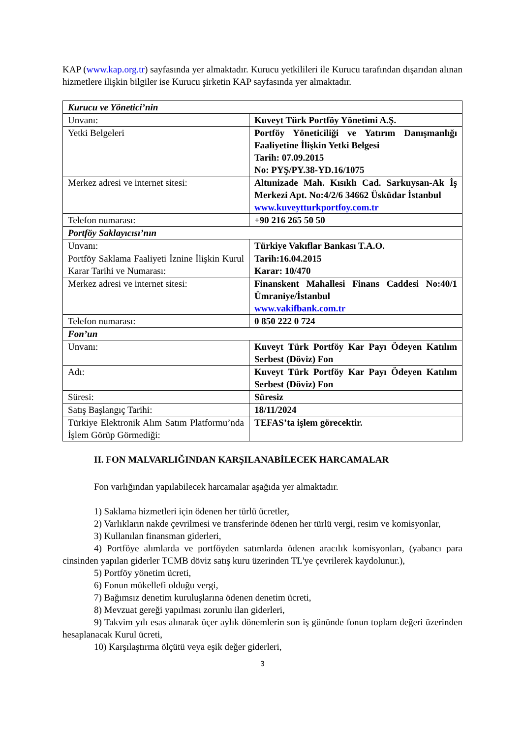KAP (www.kap.org.tr) sayfasında yer almaktadır. Kurucu yetkilileri ile Kurucu tarafından dışarıdan alınan hizmetlere ilişkin bilgiler ise Kurucu şirketin KAP sayfasında yer almaktadır.
| Kurucu ve Yönetici’nin | |
| Unvanı: | Kuveyt Türk Portföy Yönetimi A.Ş. |
| Yetki Belgeleri | Portföy Yöneticiliği ve Yatırım Danışmanlığı Faaliyetine İlişkin Yetki Belgesi Tarih: 07.09.2015 No: PYŞ/PY.38-YD.16/1075 |
| Merkez adresi ve internet sitesi: | Altunizade Mah. Kısıklı Cad. Sarkuysan-Ak İş Merkezi Apt. No:4/2/6 34662 Üsküdar İstanbul www.kuveytturkportfoy.com.tr |
| Telefon numarası: | +90 216 265 50 50 |
| Portföy Saklayıcısı’nın | |
| Unvanı: | Türkiye Vakıflar Bankası T.A.O. |
| Portföy Saklama Faaliyeti İznine İlişkin Kurul Karar Tarihi ve Numarası: | Tarih:16.04.2015 Karar: 10/470 |
| Merkez adresi ve internet sitesi: | Finanskent Mahallesi Finans Caddesi No:40/1 Ümraniye/İstanbul www.vakifbank.com.tr |
| Telefon numarası: | 0 850 222 0 724 |
| Fon’un | |
| Unvanı: | Kuveyt Türk Portföy Kar Payı Ödeyen Katılım Serbest (Döviz) Fon |
| Adı: | Kuveyt Türk Portföy Kar Payı Ödeyen Katılım Serbest (Döviz) Fon |
| Süresi: | Süresiz |
| Satış Başlangıç Tarihi: | 18/11/2024 |
| Türkiye Elektronik Alım Satım Platformu’nda İşlem Görüp Görmediği: | TEFAS’ta işlem görecektir. |
II. FON MALVARLIĞINDAN KARŞILANABİLECEK HARCAMALAR
Fon varlığından yapılabilecek harcamalar aşağıda yer almaktadır.
1) Saklama hizmetleri için ödenen her türlü ücretler,
2) Varlıkların nakde çevrilmesi ve transferinde ödenen her türlü vergi, resim ve komisyonlar,
3) Kullanılan finansman giderleri,
4) Portföye alımlarda ve portföyden satımlarda ödenen aracılık komisyonları, (yabancı para cinsinden yapılan giderler TCMB döviz satış kuru üzerinden TL'ye çevrilerek kaydolunur.),
5) Portföy yönetim ücreti,
6) Fonun mükellefi olduğu vergi,
7) Bağımsız denetim kuruluşlarına ödenen denetim ücreti,
8) Mevzuat gereği yapılması zorunlu ilan giderleri,
9) Takvim yılı esas alınarak üçer aylık dönemlerin son iş gününde fonun toplam değeri üzerinden hesaplanacak Kurul ücreti,
10) Karşılaştırma ölçütü veya eşik değer giderleri,
3